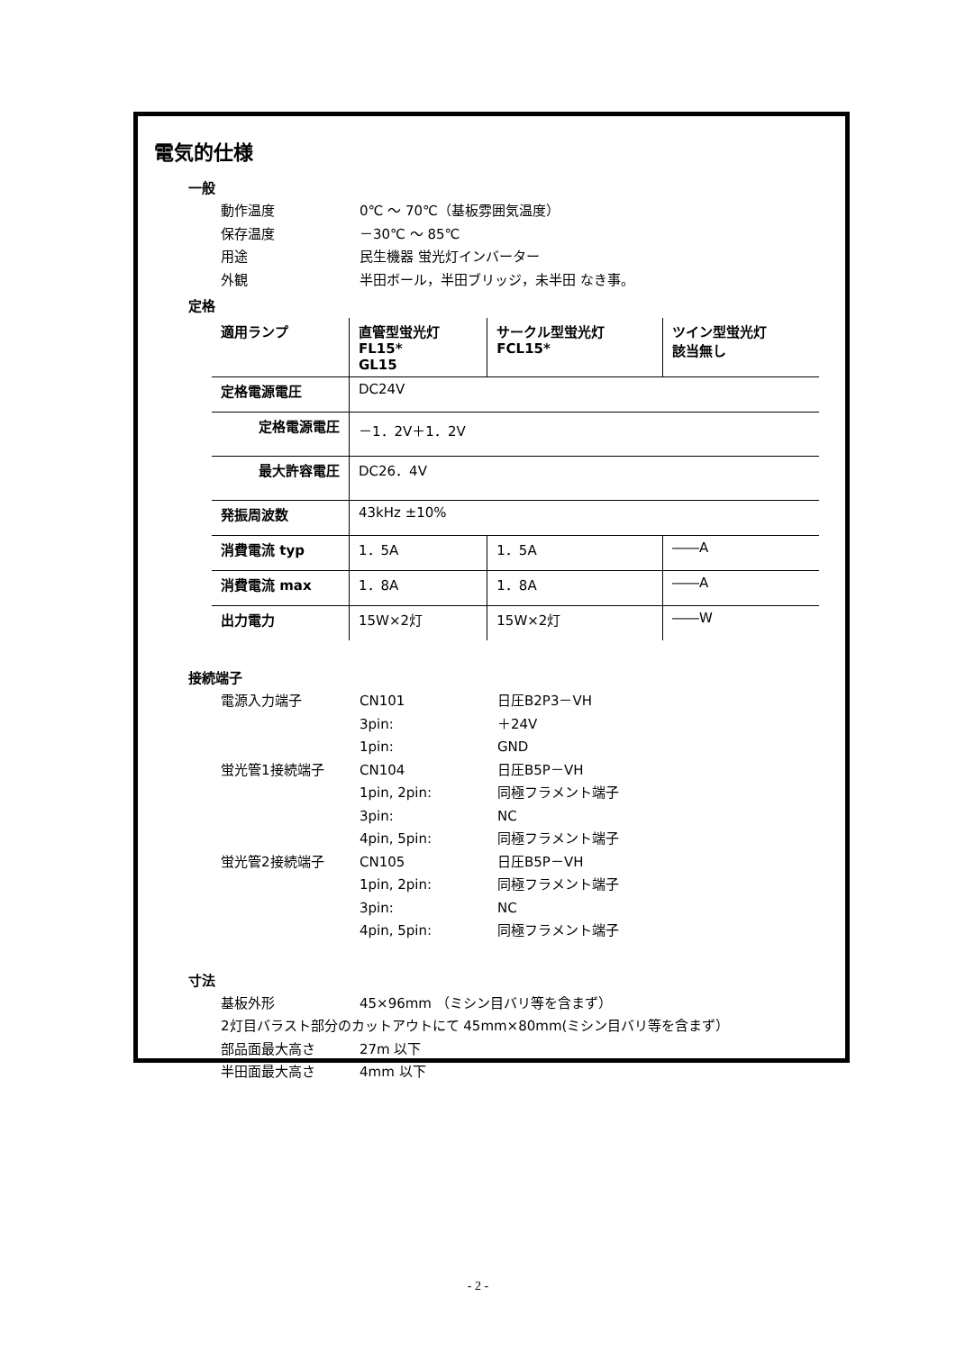電気的仕様
一般
動作温度 0℃ ～ 70℃（基板雰囲気温度）
保存温度 －30℃ ～ 85℃
用途 民生機器 蛍光灯インバーター
外観 半田ボール，半田ブリッジ，未半田 なき事。
定格
| 適用ランプ | 直管型蛍光灯 FL15* GL15 | サークル型蛍光灯 FCL15* | ツイン型蛍光灯 該当無し |
| 定格電源電圧 | DC24V | | |
| 定格電源電圧 | －1．2V＋1．2V | | |
| 最大許容電圧 | DC26．4V | | |
| 発振周波数 | 43kHz ±10% | | |
| 消費電流 typ | 1．5A | 1．5A | ――A |
| 消費電流 max | 1．8A | 1．8A | ――A |
| 出力電力 | 15W×2灯 | 15W×2灯 | ――W |
接続端子
電源入力端子 CN101 日圧B2P3－VH
3pin: ＋24V
1pin: GND
蛍光管1接続端子 CN104 日圧B5P－VH
1pin, 2pin: 同極フラメント端子
3pin: NC
4pin, 5pin: 同極フラメント端子
蛍光管2接続端子 CN105 日圧B5P－VH
1pin, 2pin: 同極フラメント端子
3pin: NC
4pin, 5pin: 同極フラメント端子
寸法
基板外形 45×96mm （ミシン目バリ等を含まず）
2灯目バラスト部分のカットアウトにて 45mm×80mm(ミシン目バリ等を含まず）
部品面最大高さ 27m 以下
半田面最大高さ 4mm 以下
- 2 -